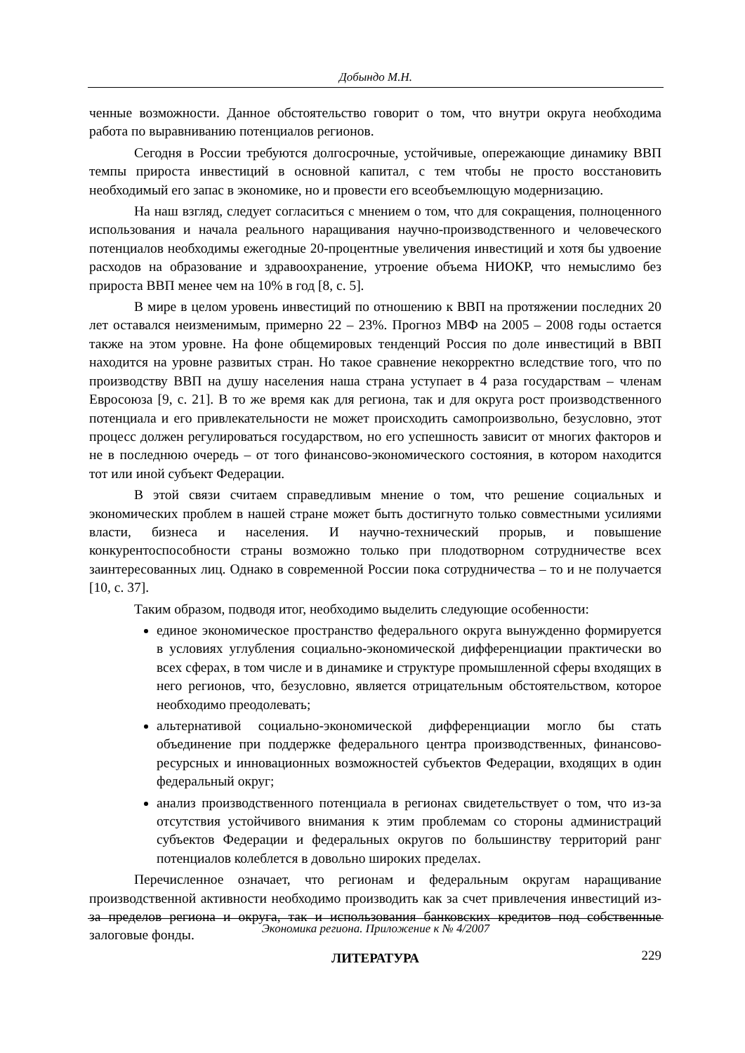Добындо М.Н.
ченные возможности. Данное обстоятельство говорит о том, что внутри округа необходима работа по выравниванию потенциалов регионов.
Сегодня в России требуются долгосрочные, устойчивые, опережающие динамику ВВП темпы прироста инвестиций в основной капитал, с тем чтобы не просто восстановить необходимый его запас в экономике, но и провести его всеобъемлющую модернизацию.
На наш взгляд, следует согласиться с мнением о том, что для сокращения, полноценного использования и начала реального наращивания научно-производственного и человеческого потенциалов необходимы ежегодные 20-процентные увеличения инвестиций и хотя бы удвоение расходов на образование и здравоохранение, утроение объема НИОКР, что немыслимо без прироста ВВП менее чем на 10% в год [8, с. 5].
В мире в целом уровень инвестиций по отношению к ВВП на протяжении последних 20 лет оставался неизменимым, примерно 22 – 23%. Прогноз МВФ на 2005 – 2008 годы остается также на этом уровне. На фоне общемировых тенденций Россия по доле инвестиций в ВВП находится на уровне развитых стран. Но такое сравнение некорректно вследствие того, что по производству ВВП на душу населения наша страна уступает в 4 раза государствам – членам Евросоюза [9, с. 21]. В то же время как для региона, так и для округа рост производственного потенциала и его привлекательности не может происходить самопроизвольно, безусловно, этот процесс должен регулироваться государством, но его успешность зависит от многих факторов и не в последнюю очередь – от того финансово-экономического состояния, в котором находится тот или иной субъект Федерации.
В этой связи считаем справедливым мнение о том, что решение социальных и экономических проблем в нашей стране может быть достигнуто только совместными усилиями власти, бизнеса и населения. И научно-технический прорыв, и повышение конкурентоспособности страны возможно только при плодотворном сотрудничестве всех заинтересованных лиц. Однако в современной России пока сотрудничества – то и не получается [10, с. 37].
Таким образом, подводя итог, необходимо выделить следующие особенности:
единое экономическое пространство федерального округа вынужденно формируется в условиях углубления социально-экономической дифференциации практически во всех сферах, в том числе и в динамике и структуре промышленной сферы входящих в него регионов, что, безусловно, является отрицательным обстоятельством, которое необходимо преодолевать;
альтернативой социально-экономической дифференциации могло бы стать объединение при поддержке федерального центра производственных, финансово-ресурсных и инновационных возможностей субъектов Федерации, входящих в один федеральный округ;
анализ производственного потенциала в регионах свидетельствует о том, что из-за отсутствия устойчивого внимания к этим проблемам со стороны администраций субъектов Федерации и федеральных округов по большинству территорий ранг потенциалов колеблется в довольно широких пределах.
Перечисленное означает, что регионам и федеральным округам наращивание производственной активности необходимо производить как за счет привлечения инвестиций из-за пределов региона и округа, так и использования банковских кредитов под собственные залоговые фонды.
ЛИТЕРАТУРА
Экономика региона. Приложение к № 4/2007
229